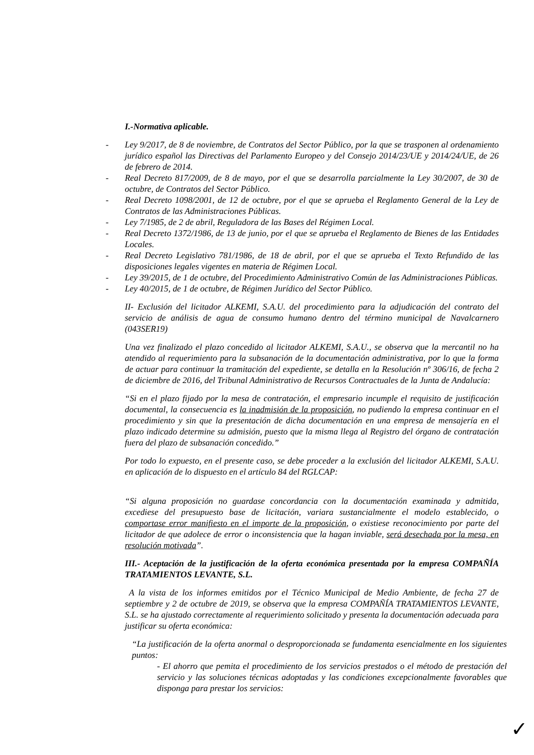I.-Normativa aplicable.
- Ley 9/2017, de 8 de noviembre, de Contratos del Sector Público, por la que se trasponen al ordenamiento jurídico español las Directivas del Parlamento Europeo y del Consejo 2014/23/UE y 2014/24/UE, de 26 de febrero de 2014.
- Real Decreto 817/2009, de 8 de mayo, por el que se desarrolla parcialmente la Ley 30/2007, de 30 de octubre, de Contratos del Sector Público.
- Real Decreto 1098/2001, de 12 de octubre, por el que se aprueba el Reglamento General de la Ley de Contratos de las Administraciones Públicas.
- Ley 7/1985, de 2 de abril, Reguladora de las Bases del Régimen Local.
- Real Decreto 1372/1986, de 13 de junio, por el que se aprueba el Reglamento de Bienes de las Entidades Locales.
- Real Decreto Legislativo 781/1986, de 18 de abril, por el que se aprueba el Texto Refundido de las disposiciones legales vigentes en materia de Régimen Local.
- Ley 39/2015, de 1 de octubre, del Procedimiento Administrativo Común de las Administraciones Públicas.
- Ley 40/2015, de 1 de octubre, de Régimen Jurídico del Sector Público.
II- Exclusión del licitador ALKEMI, S.A.U. del procedimiento para la adjudicación del contrato del servicio de análisis de agua de consumo humano dentro del término municipal de Navalcarnero (043SER19)
Una vez finalizado el plazo concedido al licitador ALKEMI, S.A.U., se observa que la mercantil no ha atendido al requerimiento para la subsanación de la documentación administrativa, por lo que la forma de actuar para continuar la tramitación del expediente, se detalla en la Resolución nº 306/16, de fecha 2 de diciembre de 2016, del Tribunal Administrativo de Recursos Contractuales de la Junta de Andalucía:
“Si en el plazo fijado por la mesa de contratación, el empresario incumple el requisito de justificación documental, la consecuencia es la inadmisión de la proposición, no pudiendo la empresa continuar en el procedimiento y sin que la presentación de dicha documentación en una empresa de mensajería en el plazo indicado determine su admisión, puesto que la misma llega al Registro del órgano de contratación fuera del plazo de subsanación concedido.”
Por todo lo expuesto, en el presente caso, se debe proceder a la exclusión del licitador ALKEMI, S.A.U. en aplicación de lo dispuesto en el artículo 84 del RGLCAP:
“Si alguna proposición no guardase concordancia con la documentación examinada y admitida, excediese del presupuesto base de licitación, variara sustancialmente el modelo establecido, o comportase error manifiesto en el importe de la proposición, o existiese reconocimiento por parte del licitador de que adolece de error o inconsistencia que la hagan inviable, será desechada por la mesa, en resolución motivada”.
III.- Aceptación de la justificación de la oferta económica presentada por la empresa COMPAÑÍA TRATAMIENTOS LEVANTE, S.L.
A la vista de los informes emitidos por el Técnico Municipal de Medio Ambiente, de fecha 27 de septiembre y 2 de octubre de 2019, se observa que la empresa COMPAÑÍA TRATAMIENTOS LEVANTE, S.L. se ha ajustado correctamente al requerimiento solicitado y presenta la documentación adecuada para justificar su oferta económica:
“La justificación de la oferta anormal o desproporcionada se fundamenta esencialmente en los siguientes puntos:
- El ahorro que pemita el procedimiento de los servicios prestados o el método de prestación del servicio y las soluciones técnicas adoptadas y las condiciones excepcionalmente favorables que disponga para prestar los servicios:
✓